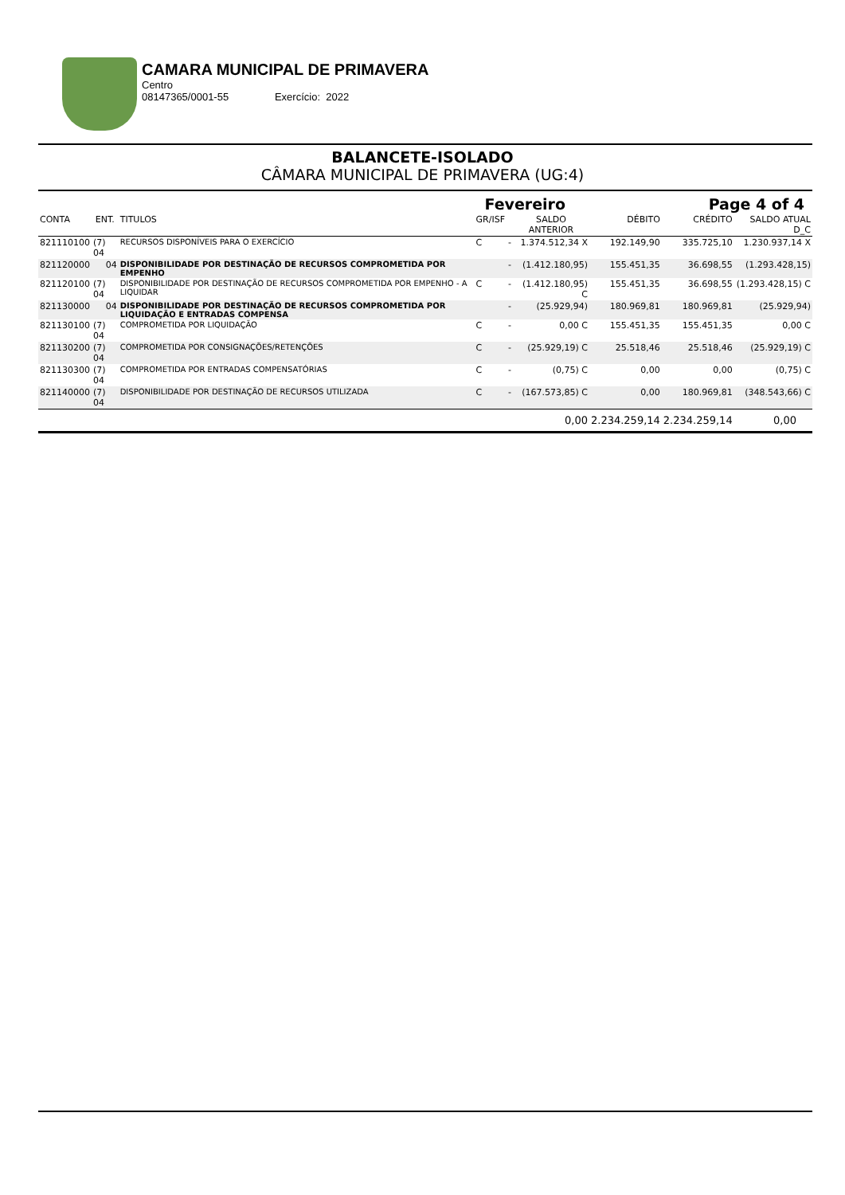CAMARA MUNICIPAL DE PRIMAVERA
Centro
08147365/0001-55 Exercício: 2022
BALANCETE-ISOLADO
CÂMARA MUNICIPAL DE PRIMAVERA (UG:4)
| Fevereiro | | | | | | Page 4 of 4 | | |
| CONTA | ENT. | TITULOS | GR/ISF | | SALDO ANTERIOR | DÉBITO | CRÉDITO | SALDO ATUAL D_C |
| 821110100 | (7) 04 | RECURSOS DISPONÍVEIS PARA O EXERCÍCIO | C | - | 1.374.512,34 X | 192.149,90 | 335.725,10 | 1.230.937,14 X |
| 821120000 | 04 | DISPONIBILIDADE POR DESTINAÇÃO DE RECURSOS COMPROMETIDA POR EMPENHO | | - | (1.412.180,95) | 155.451,35 | 36.698,55 | (1.293.428,15) |
| 821120100 | (7) 04 | DISPONIBILIDADE POR DESTINAÇÃO DE RECURSOS COMPROMETIDA POR EMPENHO - A LIQUIDAR | C | - | (1.412.180,95) C | 155.451,35 | 36.698,55 | (1.293.428,15) C |
| 821130000 | 04 | DISPONIBILIDADE POR DESTINAÇÃO DE RECURSOS COMPROMETIDA POR LIQUIDAÇÃO E ENTRADAS COMPENSA | | - | (25.929,94) | 180.969,81 | 180.969,81 | (25.929,94) |
| 821130100 | (7) 04 | COMPROMETIDA POR LIQUIDAÇÃO | C | - | 0,00 C | 155.451,35 | 155.451,35 | 0,00 C |
| 821130200 | (7) 04 | COMPROMETIDA POR CONSIGNAÇÕES/RETENÇÕES | C | - | (25.929,19) C | 25.518,46 | 25.518,46 | (25.929,19) C |
| 821130300 | (7) 04 | COMPROMETIDA POR ENTRADAS COMPENSATÓRIAS | C | - | (0,75) C | 0,00 | 0,00 | (0,75) C |
| 821140000 | (7) 04 | DISPONIBILIDADE POR DESTINAÇÃO DE RECURSOS UTILIZADA | C | - | (167.573,85) C | 0,00 | 180.969,81 | (348.543,66) C |
| | | | | | 0,00 | 2.234.259,14 | 2.234.259,14 | 0,00 |